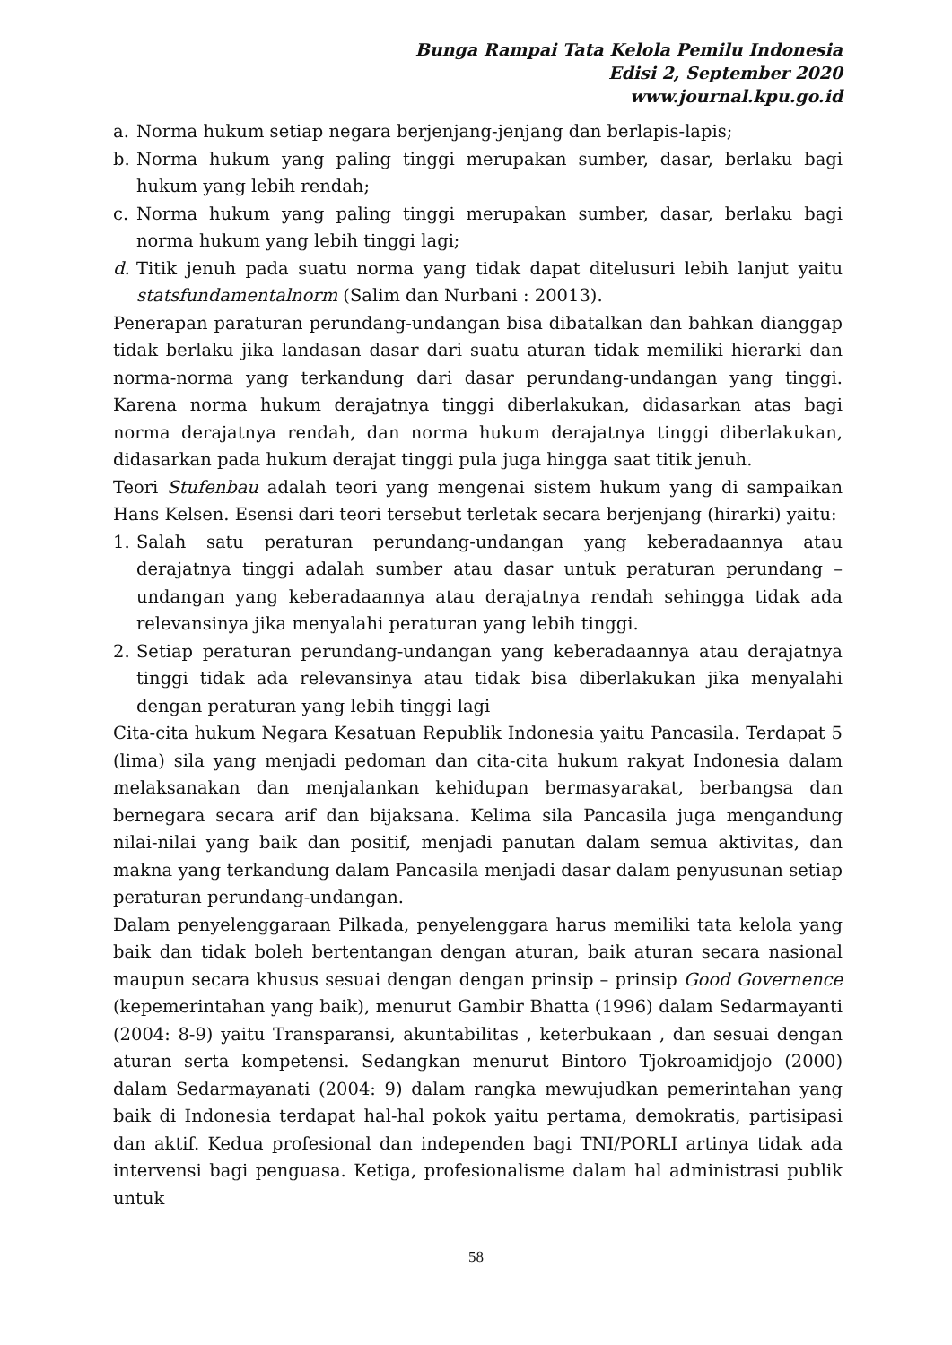Bunga Rampai Tata Kelola Pemilu Indonesia
Edisi 2, September 2020
www.journal.kpu.go.id
a. Norma hukum setiap negara berjenjang-jenjang dan berlapis-lapis;
b. Norma hukum yang paling tinggi merupakan sumber, dasar, berlaku bagi hukum yang lebih rendah;
c. Norma hukum yang paling tinggi merupakan sumber, dasar, berlaku bagi norma hukum yang lebih tinggi lagi;
d. Titik jenuh pada suatu norma yang tidak dapat ditelusuri lebih lanjut yaitu statsfundamentalnorm (Salim dan Nurbani : 20013).
Penerapan paraturan perundang-undangan bisa dibatalkan dan bahkan dianggap tidak berlaku jika landasan dasar dari suatu aturan tidak memiliki hierarki dan norma-norma yang terkandung dari dasar perundang-undangan yang tinggi. Karena norma hukum derajatnya tinggi diberlakukan, didasarkan atas bagi norma derajatnya rendah, dan norma hukum derajatnya tinggi diberlakukan, didasarkan pada hukum derajat tinggi pula juga hingga saat titik jenuh.
Teori Stufenbau adalah teori yang mengenai sistem hukum yang di sampaikan Hans Kelsen. Esensi dari teori tersebut terletak secara berjenjang (hirarki) yaitu:
1. Salah satu peraturan perundang-undangan yang keberadaannya atau derajatnya tinggi adalah sumber atau dasar untuk peraturan perundang – undangan yang keberadaannya atau derajatnya rendah sehingga tidak ada relevansinya jika menyalahi peraturan yang lebih tinggi.
2. Setiap peraturan perundang-undangan yang keberadaannya atau derajatnya tinggi tidak ada relevansinya atau tidak bisa diberlakukan jika menyalahi dengan peraturan yang lebih tinggi lagi
Cita-cita hukum Negara Kesatuan Republik Indonesia yaitu Pancasila. Terdapat 5 (lima) sila yang menjadi pedoman dan cita-cita hukum rakyat Indonesia dalam melaksanakan dan menjalankan kehidupan bermasyarakat, berbangsa dan bernegara secara arif dan bijaksana. Kelima sila Pancasila juga mengandung nilai-nilai yang baik dan positif, menjadi panutan dalam semua aktivitas, dan makna yang terkandung dalam Pancasila menjadi dasar dalam penyusunan setiap peraturan perundang-undangan.
Dalam penyelenggaraan Pilkada, penyelenggara harus memiliki tata kelola yang baik dan tidak boleh bertentangan dengan aturan, baik aturan secara nasional maupun secara khusus sesuai dengan dengan prinsip – prinsip Good Governence (kepemerintahan yang baik), menurut Gambir Bhatta (1996) dalam Sedarmayanti (2004: 8-9) yaitu Transparansi, akuntabilitas , keterbukaan , dan sesuai dengan aturan serta kompetensi. Sedangkan menurut Bintoro Tjokroamidjojo (2000) dalam Sedarmayanati (2004: 9) dalam rangka mewujudkan pemerintahan yang baik di Indonesia terdapat hal-hal pokok yaitu pertama, demokratis, partisipasi dan aktif. Kedua profesional dan independen bagi TNI/PORLI artinya tidak ada intervensi bagi penguasa. Ketiga, profesionalisme dalam hal administrasi publik untuk
58